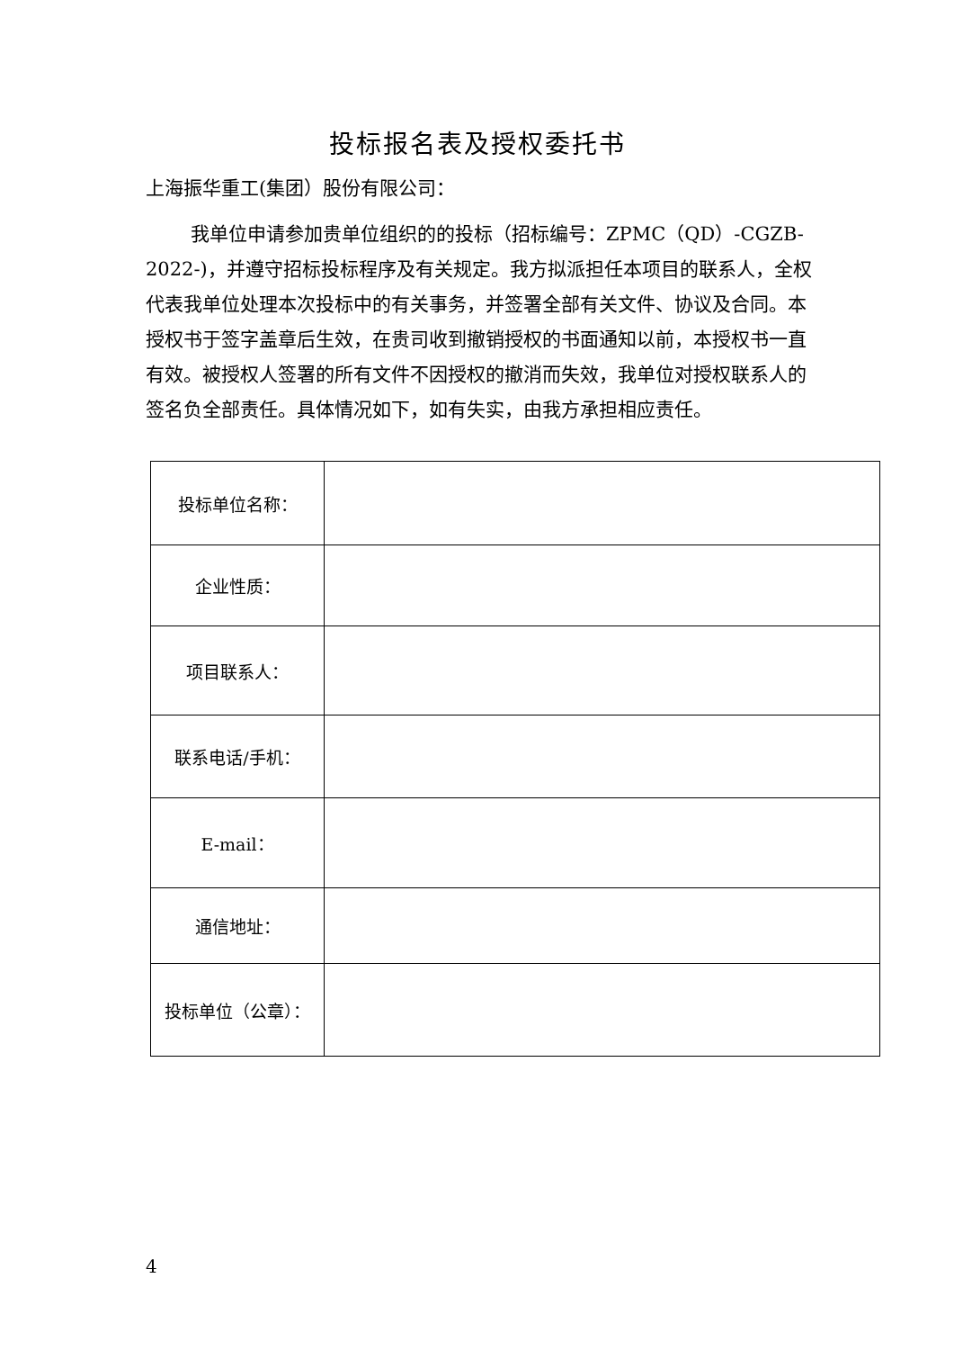投标报名表及授权委托书
上海振华重工(集团）股份有限公司：
我单位申请参加贵单位组织的的投标（招标编号：ZPMC（QD）-CGZB-2022-)，并遵守招标投标程序及有关规定。我方拟派担任本项目的联系人，全权代表我单位处理本次投标中的有关事务，并签署全部有关文件、协议及合同。本授权书于签字盖章后生效，在贵司收到撤销授权的书面通知以前，本授权书一直有效。被授权人签署的所有文件不因授权的撤消而失效，我单位对授权联系人的签名负全部责任。具体情况如下，如有失实，由我方承担相应责任。
| 投标单位名称： | |
| 企业性质： | |
| 项目联系人： | |
| 联系电话/手机： | |
| E-mail： | |
| 通信地址： | |
| 投标单位（公章）： | |
4